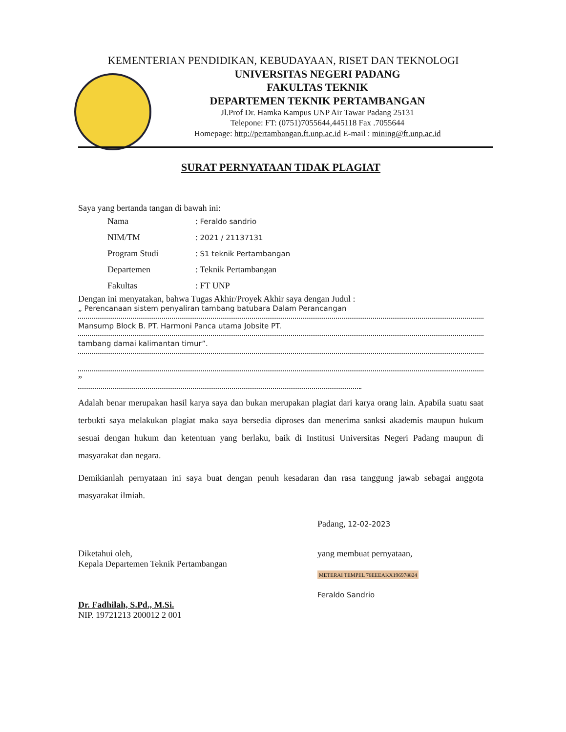KEMENTERIAN PENDIDIKAN, KEBUDAYAAN, RISET DAN TEKNOLOGI
UNIVERSITAS NEGERI PADANG
FAKULTAS TEKNIK
DEPARTEMEN TEKNIK PERTAMBANGAN
Jl.Prof Dr. Hamka Kampus UNP Air Tawar Padang 25131
Telepone: FT: (0751)7055644,445118 Fax .7055644
Homepage: http://pertambangan.ft.unp.ac.id E-mail : mining@ft.unp.ac.id
SURAT PERNYATAAN TIDAK PLAGIAT
Saya yang bertanda tangan di bawah ini:
| Nama | : Feraldo sandrio |
| NIM/TM | : 2021 / 21137131 |
| Program Studi | : S1 teknik Pertambangan |
| Departemen | : Teknik Pertambangan |
| Fakultas | : FT UNP |
Dengan ini menyatakan, bahwa Tugas Akhir/Proyek Akhir saya dengan Judul :
„ Perencanaan sistem penyaliran tambang batubara Dalam Perancangan
Mansump Block B. PT. Harmoni Panca utama Jobsite PT.
tambang damai kalimantan timur”.
”
Adalah benar merupakan hasil karya saya dan bukan merupakan plagiat dari karya orang lain. Apabila suatu saat terbukti saya melakukan plagiat maka saya bersedia diproses dan menerima sanksi akademis maupun hukum sesuai dengan hukum dan ketentuan yang berlaku, baik di Institusi Universitas Negeri Padang maupun di masyarakat dan negara.
Demikianlah pernyataan ini saya buat dengan penuh kesadaran dan rasa tanggung jawab sebagai anggota masyarakat ilmiah.
Padang, 12-02-2023
Diketahui oleh,
Kepala Departemen Teknik Pertambangan
Dr. Fadhilah, S.Pd., M.Si.
NIP. 19721213 200012 2 001
yang membuat pernyataan,
METERAI TEMPEL 76EEEAKX196978824
Feraldo Sandrio